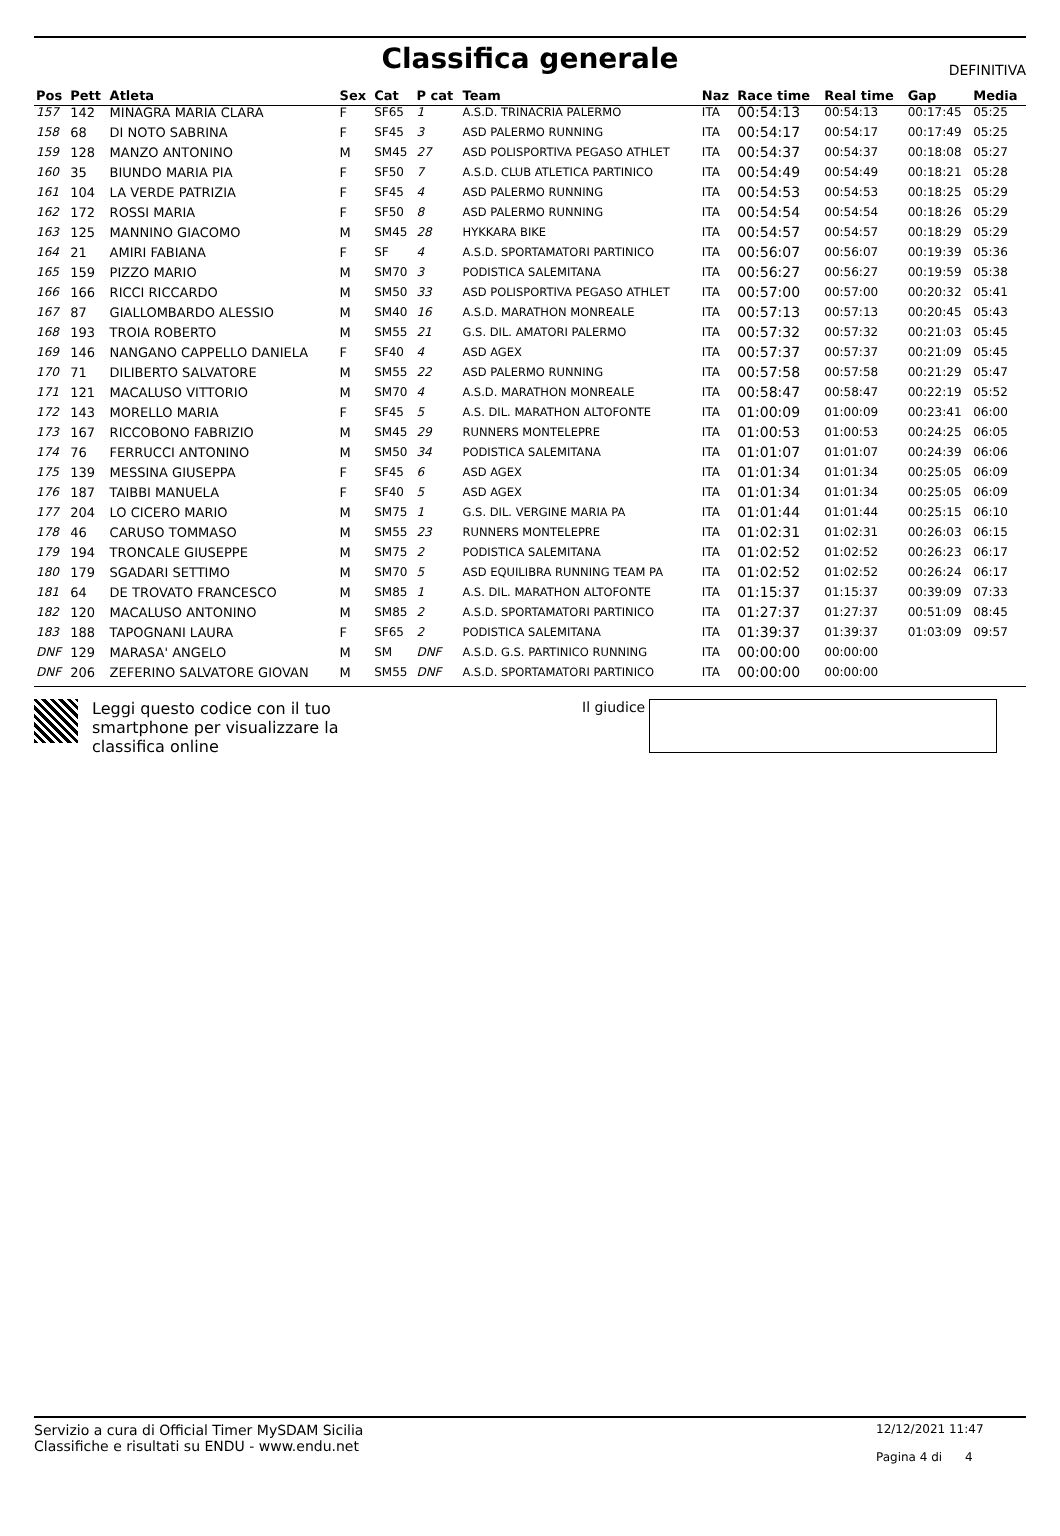Classifica generale
DEFINITIVA
| Pos | Pett | Atleta | Sex | Cat | P cat | Team | Naz | Race time | Real time | Gap | Media |
| --- | --- | --- | --- | --- | --- | --- | --- | --- | --- | --- | --- |
| 157 | 142 | MINAGRA MARIA CLARA | F | SF65 | 1 | A.S.D. TRINACRIA PALERMO | ITA | 00:54:13 | 00:54:13 | 00:17:45 | 05:25 |
| 158 | 68 | DI NOTO SABRINA | F | SF45 | 3 | ASD PALERMO RUNNING | ITA | 00:54:17 | 00:54:17 | 00:17:49 | 05:25 |
| 159 | 128 | MANZO ANTONINO | M | SM45 | 27 | ASD POLISPORTIVA PEGASO ATHLET | ITA | 00:54:37 | 00:54:37 | 00:18:08 | 05:27 |
| 160 | 35 | BIUNDO MARIA PIA | F | SF50 | 7 | A.S.D. CLUB ATLETICA PARTINICO | ITA | 00:54:49 | 00:54:49 | 00:18:21 | 05:28 |
| 161 | 104 | LA VERDE PATRIZIA | F | SF45 | 4 | ASD PALERMO RUNNING | ITA | 00:54:53 | 00:54:53 | 00:18:25 | 05:29 |
| 162 | 172 | ROSSI MARIA | F | SF50 | 8 | ASD PALERMO RUNNING | ITA | 00:54:54 | 00:54:54 | 00:18:26 | 05:29 |
| 163 | 125 | MANNINO GIACOMO | M | SM45 | 28 | HYKKARA BIKE | ITA | 00:54:57 | 00:54:57 | 00:18:29 | 05:29 |
| 164 | 21 | AMIRI FABIANA | F | SF | 4 | A.S.D. SPORTAMATORI PARTINICO | ITA | 00:56:07 | 00:56:07 | 00:19:39 | 05:36 |
| 165 | 159 | PIZZO MARIO | M | SM70 | 3 | PODISTICA SALEMITANA | ITA | 00:56:27 | 00:56:27 | 00:19:59 | 05:38 |
| 166 | 166 | RICCI RICCARDO | M | SM50 | 33 | ASD POLISPORTIVA PEGASO ATHLET | ITA | 00:57:00 | 00:57:00 | 00:20:32 | 05:41 |
| 167 | 87 | GIALLOMBARDO ALESSIO | M | SM40 | 16 | A.S.D. MARATHON MONREALE | ITA | 00:57:13 | 00:57:13 | 00:20:45 | 05:43 |
| 168 | 193 | TROIA ROBERTO | M | SM55 | 21 | G.S. DIL. AMATORI PALERMO | ITA | 00:57:32 | 00:57:32 | 00:21:03 | 05:45 |
| 169 | 146 | NANGANO CAPPELLO DANIELA | F | SF40 | 4 | ASD AGEX | ITA | 00:57:37 | 00:57:37 | 00:21:09 | 05:45 |
| 170 | 71 | DILIBERTO SALVATORE | M | SM55 | 22 | ASD PALERMO RUNNING | ITA | 00:57:58 | 00:57:58 | 00:21:29 | 05:47 |
| 171 | 121 | MACALUSO VITTORIO | M | SM70 | 4 | A.S.D. MARATHON MONREALE | ITA | 00:58:47 | 00:58:47 | 00:22:19 | 05:52 |
| 172 | 143 | MORELLO MARIA | F | SF45 | 5 | A.S. DIL. MARATHON ALTOFONTE | ITA | 01:00:09 | 01:00:09 | 00:23:41 | 06:00 |
| 173 | 167 | RICCOBONO FABRIZIO | M | SM45 | 29 | RUNNERS MONTELEPRE | ITA | 01:00:53 | 01:00:53 | 00:24:25 | 06:05 |
| 174 | 76 | FERRUCCI ANTONINO | M | SM50 | 34 | PODISTICA SALEMITANA | ITA | 01:01:07 | 01:01:07 | 00:24:39 | 06:06 |
| 175 | 139 | MESSINA GIUSEPPA | F | SF45 | 6 | ASD AGEX | ITA | 01:01:34 | 01:01:34 | 00:25:05 | 06:09 |
| 176 | 187 | TAIBBI MANUELA | F | SF40 | 5 | ASD AGEX | ITA | 01:01:34 | 01:01:34 | 00:25:05 | 06:09 |
| 177 | 204 | LO CICERO MARIO | M | SM75 | 1 | G.S. DIL. VERGINE MARIA PA | ITA | 01:01:44 | 01:01:44 | 00:25:15 | 06:10 |
| 178 | 46 | CARUSO TOMMASO | M | SM55 | 23 | RUNNERS MONTELEPRE | ITA | 01:02:31 | 01:02:31 | 00:26:03 | 06:15 |
| 179 | 194 | TRONCALE GIUSEPPE | M | SM75 | 2 | PODISTICA SALEMITANA | ITA | 01:02:52 | 01:02:52 | 00:26:23 | 06:17 |
| 180 | 179 | SGADARI SETTIMO | M | SM70 | 5 | ASD EQUILIBRA RUNNING TEAM PA | ITA | 01:02:52 | 01:02:52 | 00:26:24 | 06:17 |
| 181 | 64 | DE TROVATO FRANCESCO | M | SM85 | 1 | A.S. DIL. MARATHON ALTOFONTE | ITA | 01:15:37 | 01:15:37 | 00:39:09 | 07:33 |
| 182 | 120 | MACALUSO ANTONINO | M | SM85 | 2 | A.S.D. SPORTAMATORI PARTINICO | ITA | 01:27:37 | 01:27:37 | 00:51:09 | 08:45 |
| 183 | 188 | TAPOGNANI LAURA | F | SF65 | 2 | PODISTICA SALEMITANA | ITA | 01:39:37 | 01:39:37 | 01:03:09 | 09:57 |
| DNF | 129 | MARASA' ANGELO | M | SM | DNF | A.S.D. G.S. PARTINICO RUNNING | ITA | 00:00:00 | 00:00:00 | | |
| DNF | 206 | ZEFERINO SALVATORE GIOVAN | M | SM55 | DNF | A.S.D. SPORTAMATORI PARTINICO | ITA | 00:00:00 | 00:00:00 | | |
Leggi questo codice con il tuo smartphone per visualizzare la classifica online
Il giudice
Servizio a cura di Official Timer MySDAM Sicilia
Classifiche e risultati su ENDU - www.endu.net
12/12/2021 11:47
Pagina 4 di 4